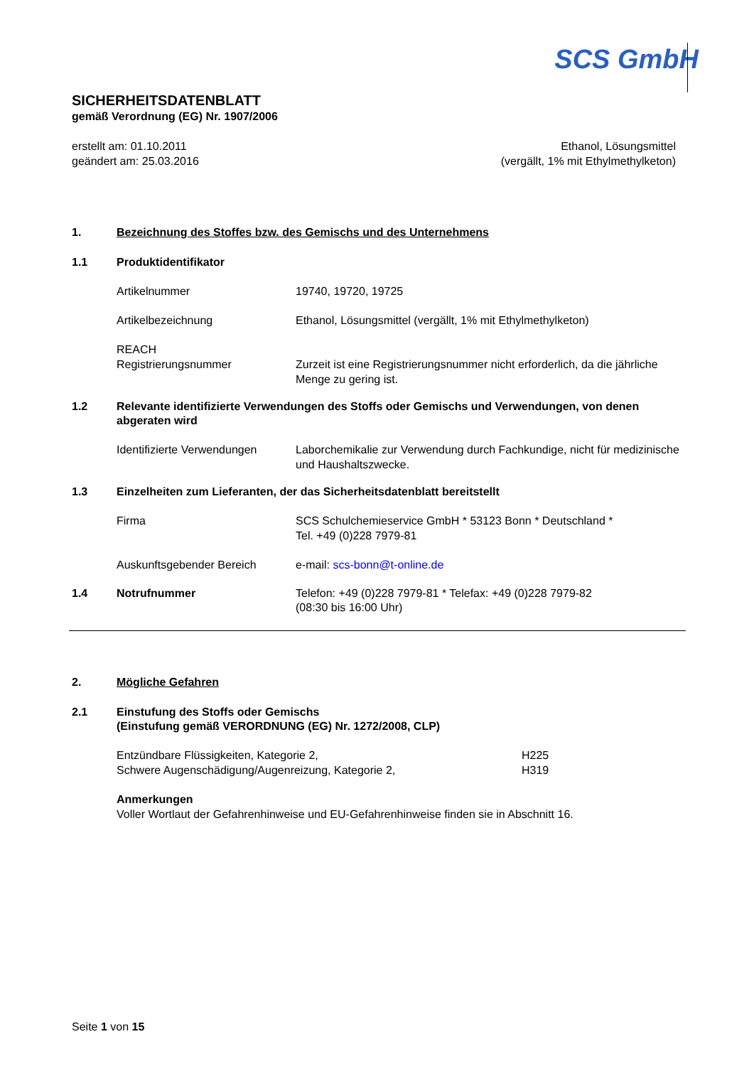SCS GmbH
SICHERHEITSDATENBLATT
gemäß Verordnung (EG) Nr. 1907/2006
erstellt am: 01.10.2011
geändert am: 25.03.2016
Ethanol, Lösungsmittel
(vergällt, 1% mit Ethylmethylketon)
1. Bezeichnung des Stoffes bzw. des Gemischs und des Unternehmens
1.1 Produktidentifikator
Artikelnummer 19740, 19720, 19725
Artikelbezeichnung Ethanol, Lösungsmittel (vergällt, 1% mit Ethylmethylketon)
REACH
Registrierungsnummer
Zurzeit ist eine Registrierungsnummer nicht erforderlich, da die jährliche Menge zu gering ist.
1.2 Relevante identifizierte Verwendungen des Stoffs oder Gemischs und Verwendungen, von denen abgeraten wird
Identifizierte Verwendungen
Laborchemikalie zur Verwendung durch Fachkundige, nicht für medizinische und Haushaltszwecke.
1.3 Einzelheiten zum Lieferanten, der das Sicherheitsdatenblatt bereitstellt
Firma SCS Schulchemieservice GmbH * 53123 Bonn * Deutschland *
Tel. +49 (0)228 7979-81
Auskunftsgebender Bereich e-mail: scs-bonn@t-online.de
1.4 Notrufnummer Telefon: +49 (0)228 7979-81 * Telefax: +49 (0)228 7979-82
(08:30 bis 16:00 Uhr)
2. Mögliche Gefahren
2.1 Einstufung des Stoffs oder Gemischs
(Einstufung gemäß VERORDNUNG (EG) Nr. 1272/2008, CLP)
Entzündbare Flüssigkeiten, Kategorie 2,
Schwere Augenschädigung/Augenreizung, Kategorie 2,
H225
H319
Anmerkungen
Voller Wortlaut der Gefahrenhinweise und EU-Gefahrenhinweise finden sie in Abschnitt 16.
Seite 1 von 15